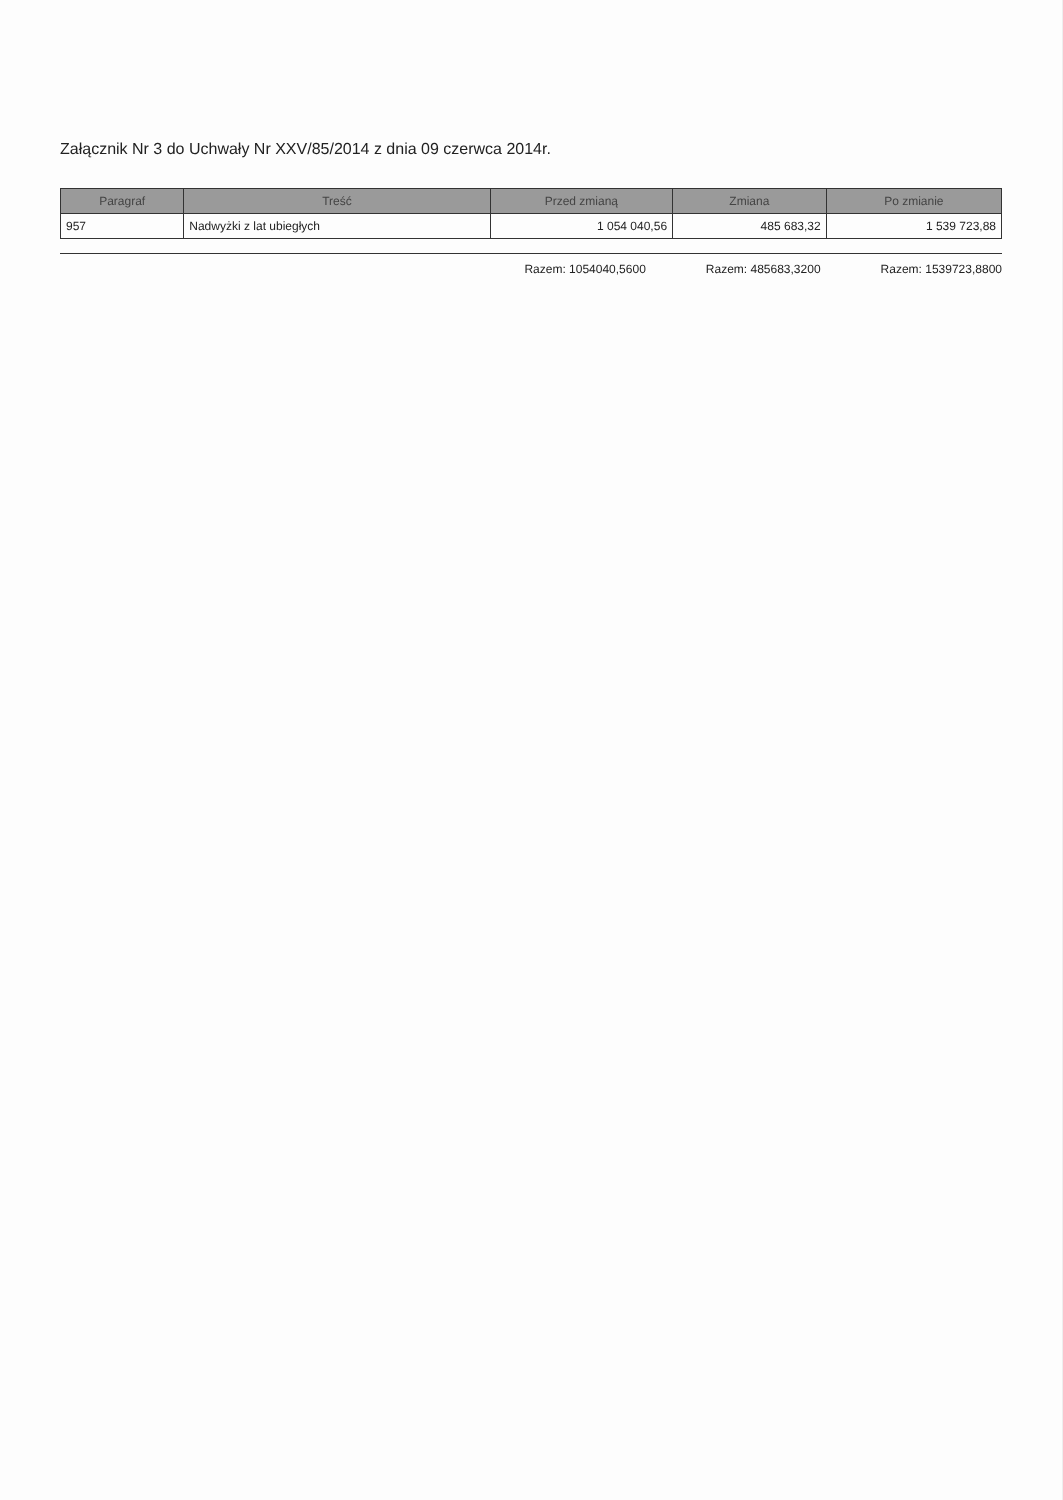Załącznik Nr 3 do Uchwały Nr XXV/85/2014 z dnia 09 czerwca 2014r.
| Paragraf | Treść | Przed zmianą | Zmiana | Po zmianie |
| --- | --- | --- | --- | --- |
| 957 | Nadwyżki z lat ubiegłych | 1 054 040,56 | 485 683,32 | 1 539 723,88 |
Razem: 1054040,5600 Razem: 485683,3200 Razem: 1539723,8800